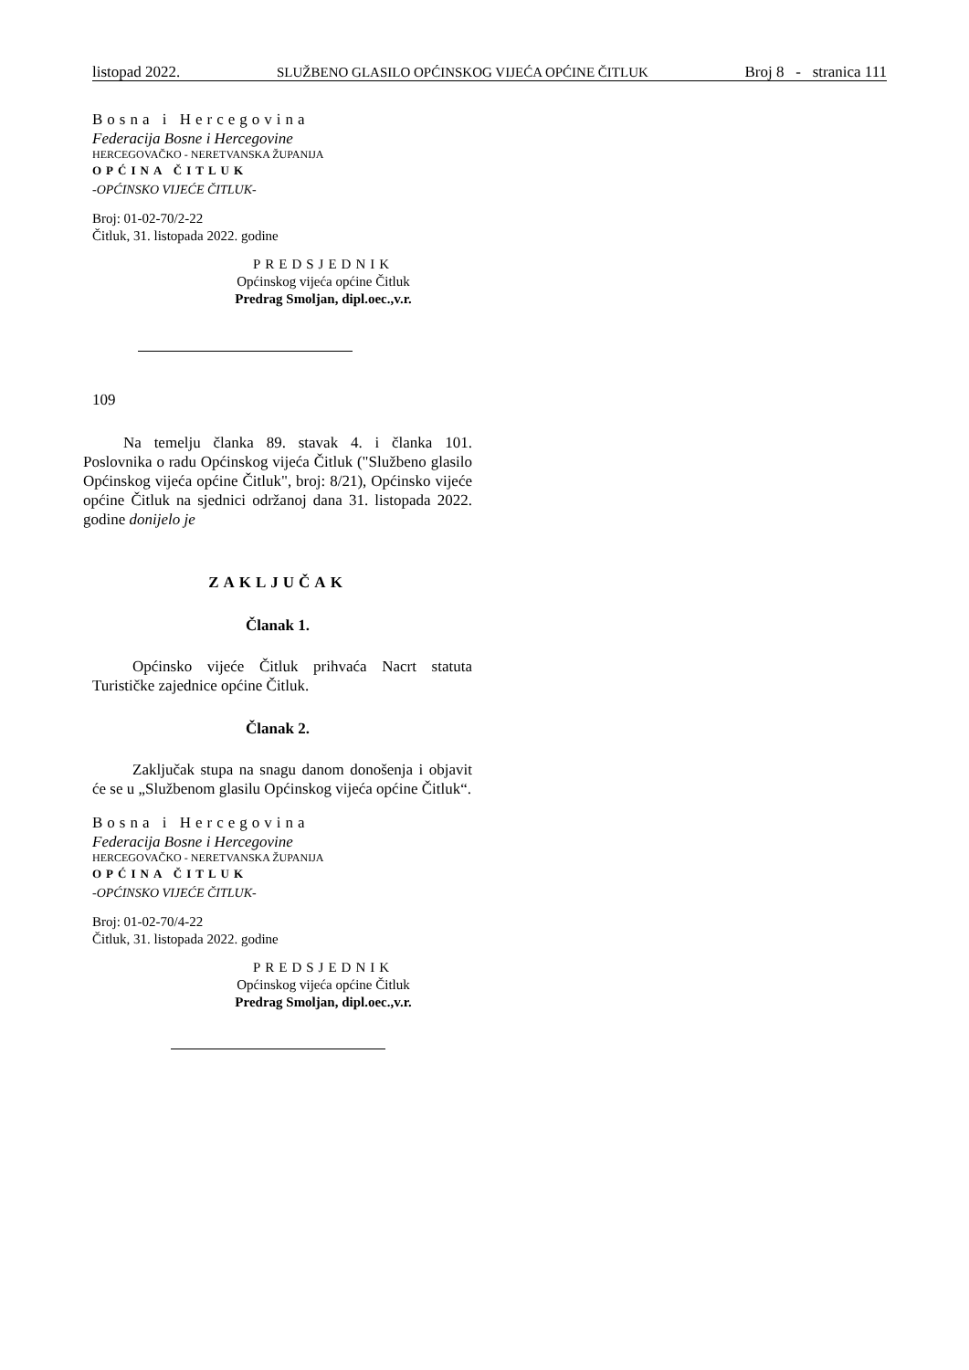listopad 2022. SLUŽBENO GLASILO OPĆINSKOG VIJEĆA OPĆINE ČITLUK Broj 8 - stranica 111
Bosna i Hercegovina
Federacija Bosne i Hercegovine
HERCEGOVAČKO - NERETVANSKA ŽUPANIJA
OPĆINA ČITLUK
-OPĆINSKO VIJEĆE ČITLUK-
Broj: 01-02-70/2-22
Čitluk, 31. listopada 2022. godine
PREDSJEDNIK
Općinskog vijeća općine Čitluk
Predrag Smoljan, dipl.oec.,v.r.
109
Na temelju članka 89. stavak 4. i članka 101. Poslovnika o radu Općinskog vijeća Čitluk ("Službeno glasilo Općinskog vijeća općine Čitluk", broj: 8/21), Općinsko vijeće općine Čitluk na sjednici održanoj dana 31. listopada 2022. godine donijelo je
ZAKLJUČAK
Članak 1.
Općinsko vijeće Čitluk prihvaća Nacrt statuta Turističke zajednice općine Čitluk.
Članak 2.
Zaključak stupa na snagu danom donošenja i objavit će se u „Službenom glasilu Općinskog vijeća općine Čitluk“.
Bosna i Hercegovina
Federacija Bosne i Hercegovine
HERCEGOVAČKO - NERETVANSKA ŽUPANIJA
OPĆINA ČITLUK
-OPĆINSKO VIJEĆE ČITLUK-
Broj: 01-02-70/4-22
Čitluk, 31. listopada 2022. godine
PREDSJEDNIK
Općinskog vijeća općine Čitluk
Predrag Smoljan, dipl.oec.,v.r.